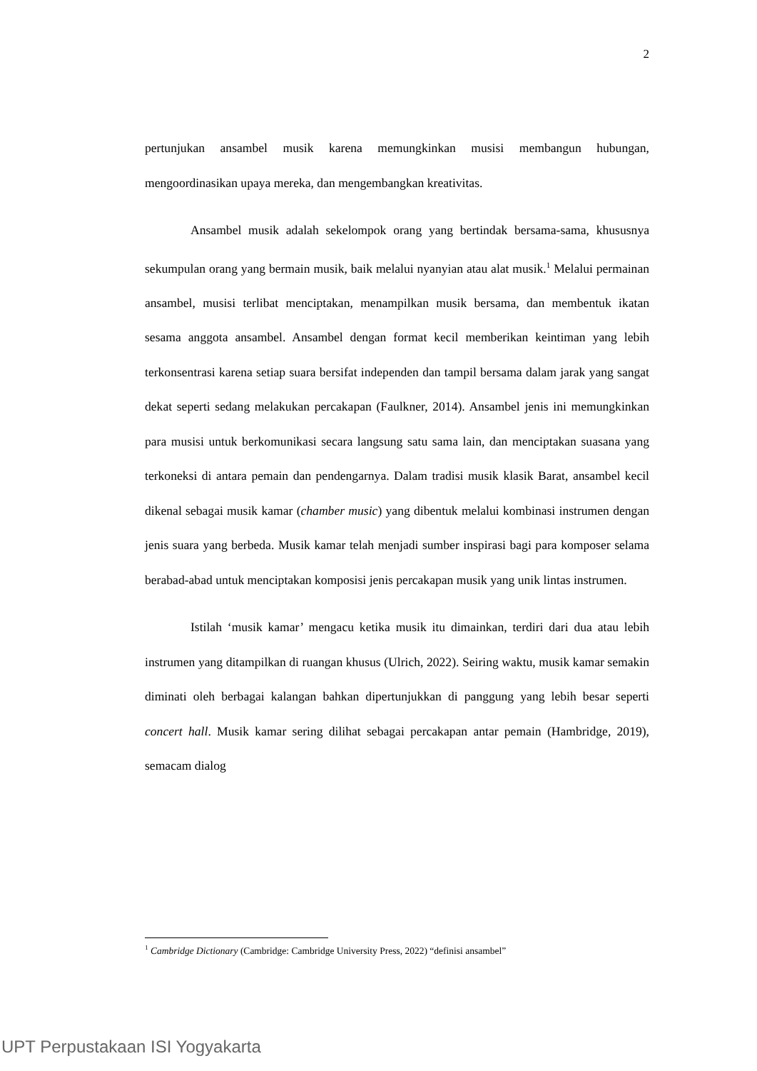2
pertunjukan ansambel musik karena memungkinkan musisi membangun hubungan, mengoordinasikan upaya mereka, dan mengembangkan kreativitas.
Ansambel musik adalah sekelompok orang yang bertindak bersama-sama, khususnya sekumpulan orang yang bermain musik, baik melalui nyanyian atau alat musik.<sup>1</sup> Melalui permainan ansambel, musisi terlibat menciptakan, menampilkan musik bersama, dan membentuk ikatan sesama anggota ansambel. Ansambel dengan format kecil memberikan keintiman yang lebih terkonsentrasi karena setiap suara bersifat independen dan tampil bersama dalam jarak yang sangat dekat seperti sedang melakukan percakapan (Faulkner, 2014). Ansambel jenis ini memungkinkan para musisi untuk berkomunikasi secara langsung satu sama lain, dan menciptakan suasana yang terkoneksi di antara pemain dan pendengarnya. Dalam tradisi musik klasik Barat, ansambel kecil dikenal sebagai musik kamar (chamber music) yang dibentuk melalui kombinasi instrumen dengan jenis suara yang berbeda. Musik kamar telah menjadi sumber inspirasi bagi para komposer selama berabad-abad untuk menciptakan komposisi jenis percakapan musik yang unik lintas instrumen.
Istilah ‘musik kamar’ mengacu ketika musik itu dimainkan, terdiri dari dua atau lebih instrumen yang ditampilkan di ruangan khusus (Ulrich, 2022). Seiring waktu, musik kamar semakin diminati oleh berbagai kalangan bahkan dipertunjukkan di panggung yang lebih besar seperti concert hall. Musik kamar sering dilihat sebagai percakapan antar pemain (Hambridge, 2019), semacam dialog
<sup>1</sup> Cambridge Dictionary (Cambridge: Cambridge University Press, 2022) “definisi ansambel”
UPT Perpustakaan ISI Yogyakarta